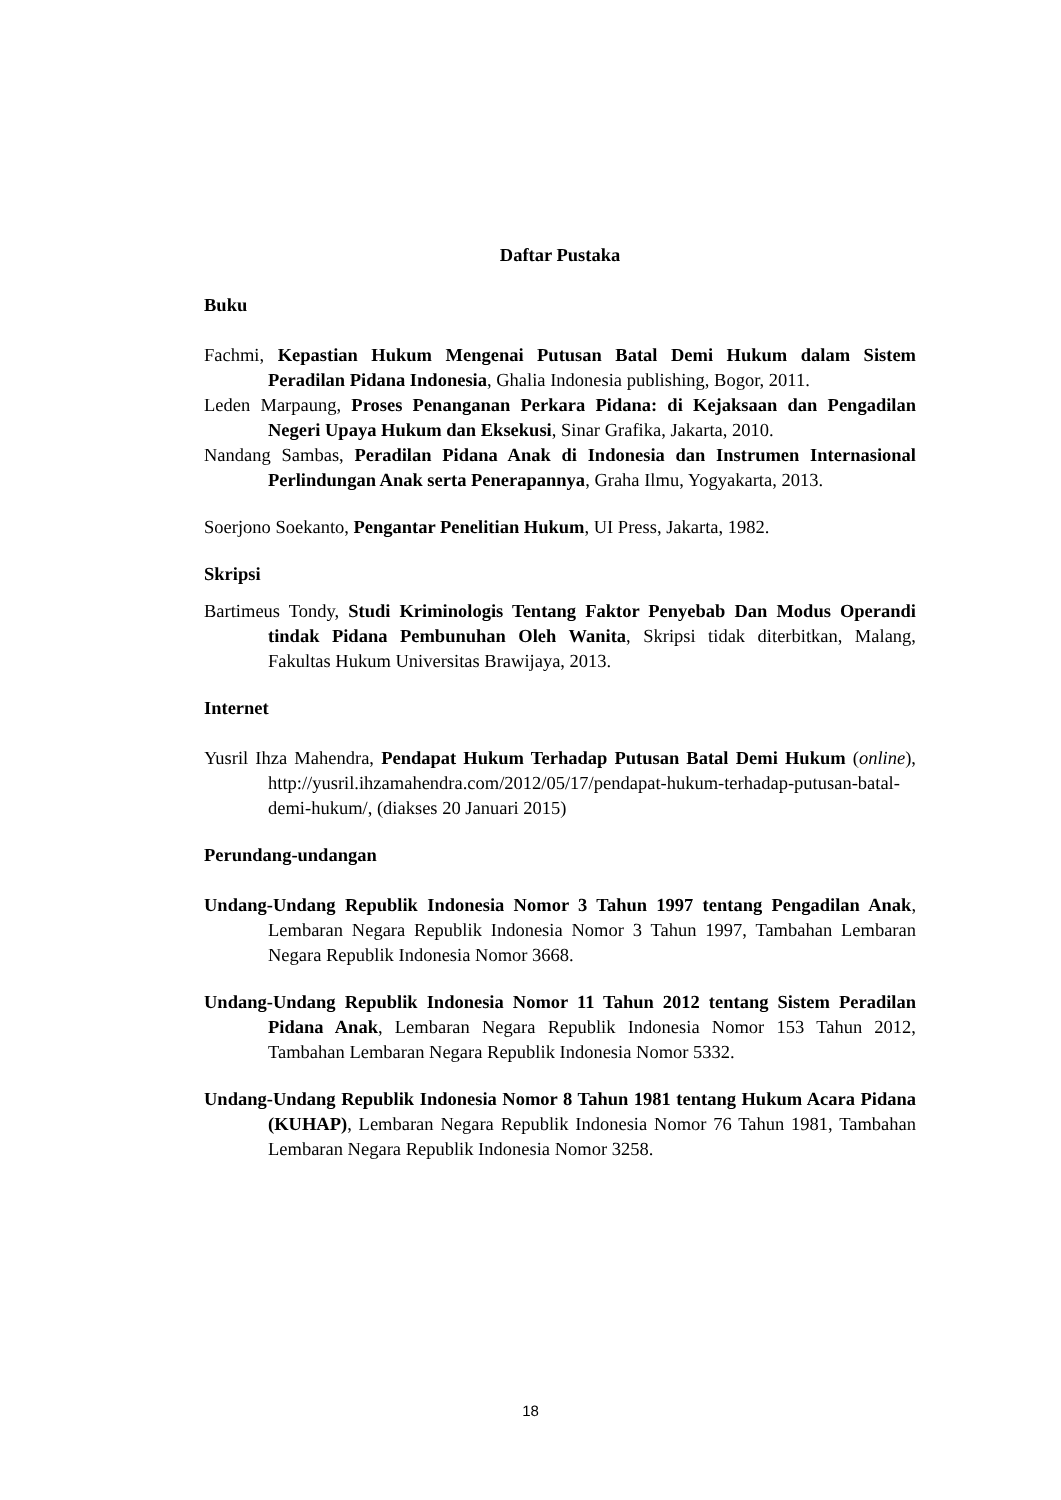Daftar Pustaka
Buku
Fachmi, Kepastian Hukum Mengenai Putusan Batal Demi Hukum dalam Sistem Peradilan Pidana Indonesia, Ghalia Indonesia publishing, Bogor, 2011.
Leden Marpaung, Proses Penanganan Perkara Pidana: di Kejaksaan dan Pengadilan Negeri Upaya Hukum dan Eksekusi, Sinar Grafika, Jakarta, 2010.
Nandang Sambas, Peradilan Pidana Anak di Indonesia dan Instrumen Internasional Perlindungan Anak serta Penerapannya, Graha Ilmu, Yogyakarta, 2013.
Soerjono Soekanto, Pengantar Penelitian Hukum, UI Press, Jakarta, 1982.
Skripsi
Bartimeus Tondy, Studi Kriminologis Tentang Faktor Penyebab Dan Modus Operandi tindak Pidana Pembunuhan Oleh Wanita, Skripsi tidak diterbitkan, Malang, Fakultas Hukum Universitas Brawijaya, 2013.
Internet
Yusril Ihza Mahendra, Pendapat Hukum Terhadap Putusan Batal Demi Hukum (online), http://yusril.ihzamahendra.com/2012/05/17/pendapat-hukum-terhadap-putusan-batal-demi-hukum/, (diakses 20 Januari 2015)
Perundang-undangan
Undang-Undang Republik Indonesia Nomor 3 Tahun 1997 tentang Pengadilan Anak, Lembaran Negara Republik Indonesia Nomor 3 Tahun 1997, Tambahan Lembaran Negara Republik Indonesia Nomor 3668.
Undang-Undang Republik Indonesia Nomor 11 Tahun 2012 tentang Sistem Peradilan Pidana Anak, Lembaran Negara Republik Indonesia Nomor 153 Tahun 2012, Tambahan Lembaran Negara Republik Indonesia Nomor 5332.
Undang-Undang Republik Indonesia Nomor 8 Tahun 1981 tentang Hukum Acara Pidana (KUHAP), Lembaran Negara Republik Indonesia Nomor 76 Tahun 1981, Tambahan Lembaran Negara Republik Indonesia Nomor 3258.
18